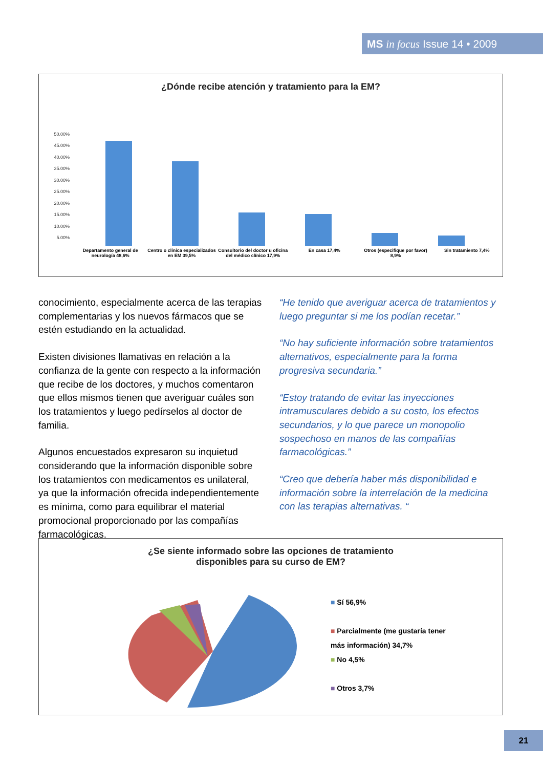MS in focus Issue 14 • 2009
¿Dónde recibe atención y tratamiento para la EM?
50.00%
45.00%
40.00%
35.00%
30.00%
25.00%
20.00%
15.00%
10.00%
5.00%
Departamento general de neurología 48,6% Centro o clínica especializados en EM 39,5% Consultorio del doctor u oficina del médico clínico 17,9% En casa 17,4% Otros (especifique por favor) 8,9% Sin tratamiento 7,4%
conocimiento, especialmente acerca de las terapias complementarias y los nuevos fármacos que se estén estudiando en la actualidad.
Existen divisiones llamativas en relación a la confianza de la gente con respecto a la información que recibe de los doctores, y muchos comentaron que ellos mismos tienen que averiguar cuáles son los tratamientos y luego pedírselos al doctor de familia.
Algunos encuestados expresaron su inquietud considerando que la información disponible sobre los tratamientos con medicamentos es unilateral, ya que la información ofrecida independientemente es mínima, como para equilibrar el material promocional proporcionado por las compañías farmacológicas.
“He tenido que averiguar acerca de tratamientos y luego preguntar si me los podían recetar.”
“No hay suficiente información sobre tratamientos alternativos, especialmente para la forma progresiva secundaria.”
“Estoy tratando de evitar las inyecciones intramusculares debido a su costo, los efectos secundarios, y lo que parece un monopolio sospechoso en manos de las compañías farmacológicas.”
“Creo que debería haber más disponibilidad e información sobre la interrelación de la medicina con las terapias alternativas. “
¿Se siente informado sobre las opciones de tratamiento
disponibles para su curso de EM?
■ Sí 56,9%
■ Parcialmente (me gustaría tener
más información) 34,7%
■ No 4,5%
■ Otros 3,7%
21